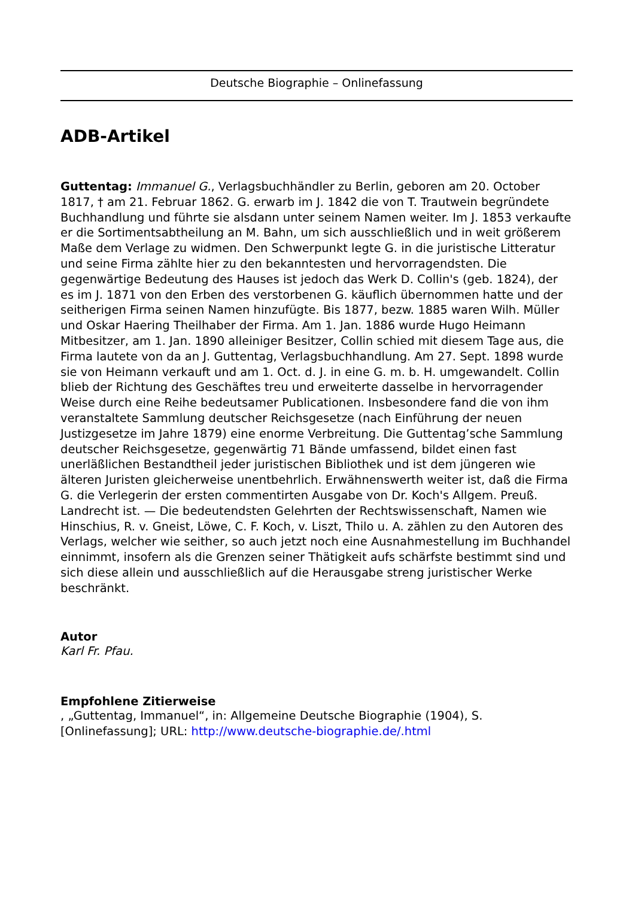Deutsche Biographie – Onlinefassung
ADB-Artikel
Guttentag: Immanuel G., Verlagsbuchhändler zu Berlin, geboren am 20. October 1817, † am 21. Februar 1862. G. erwarb im J. 1842 die von T. Trautwein begründete Buchhandlung und führte sie alsdann unter seinem Namen weiter. Im J. 1853 verkaufte er die Sortimentsabtheilung an M. Bahn, um sich ausschließlich und in weit größerem Maße dem Verlage zu widmen. Den Schwerpunkt legte G. in die juristische Litteratur und seine Firma zählte hier zu den bekanntesten und hervorragendsten. Die gegenwärtige Bedeutung des Hauses ist jedoch das Werk D. Collin's (geb. 1824), der es im J. 1871 von den Erben des verstorbenen G. käuflich übernommen hatte und der seitherigen Firma seinen Namen hinzufügte. Bis 1877, bezw. 1885 waren Wilh. Müller und Oskar Haering Theilhaber der Firma. Am 1. Jan. 1886 wurde Hugo Heimann Mitbesitzer, am 1. Jan. 1890 alleiniger Besitzer, Collin schied mit diesem Tage aus, die Firma lautete von da an J. Guttentag, Verlagsbuchhandlung. Am 27. Sept. 1898 wurde sie von Heimann verkauft und am 1. Oct. d. J. in eine G. m. b. H. umgewandelt. Collin blieb der Richtung des Geschäftes treu und erweiterte dasselbe in hervorragender Weise durch eine Reihe bedeutsamer Publicationen. Insbesondere fand die von ihm veranstaltete Sammlung deutscher Reichsgesetze (nach Einführung der neuen Justizgesetze im Jahre 1879) eine enorme Verbreitung. Die Guttentag’sche Sammlung deutscher Reichsgesetze, gegenwärtig 71 Bände umfassend, bildet einen fast unerläßlichen Bestandtheil jeder juristischen Bibliothek und ist dem jüngeren wie älteren Juristen gleicherweise unentbehrlich. Erwähnenswerth weiter ist, daß die Firma G. die Verlegerin der ersten commentirten Ausgabe von Dr. Koch's Allgem. Preuß. Landrecht ist. — Die bedeutendsten Gelehrten der Rechtswissenschaft, Namen wie Hinschius, R. v. Gneist, Löwe, C. F. Koch, v. Liszt, Thilo u. A. zählen zu den Autoren des Verlags, welcher wie seither, so auch jetzt noch eine Ausnahmestellung im Buchhandel einnimmt, insofern als die Grenzen seiner Thätigkeit aufs schärfste bestimmt sind und sich diese allein und ausschließlich auf die Herausgabe streng juristischer Werke beschränkt.
Autor
Karl Fr. Pfau.
Empfohlene Zitierweise
, „Guttentag, Immanuel“, in: Allgemeine Deutsche Biographie (1904), S. [Onlinefassung]; URL: http://www.deutsche-biographie.de/.html